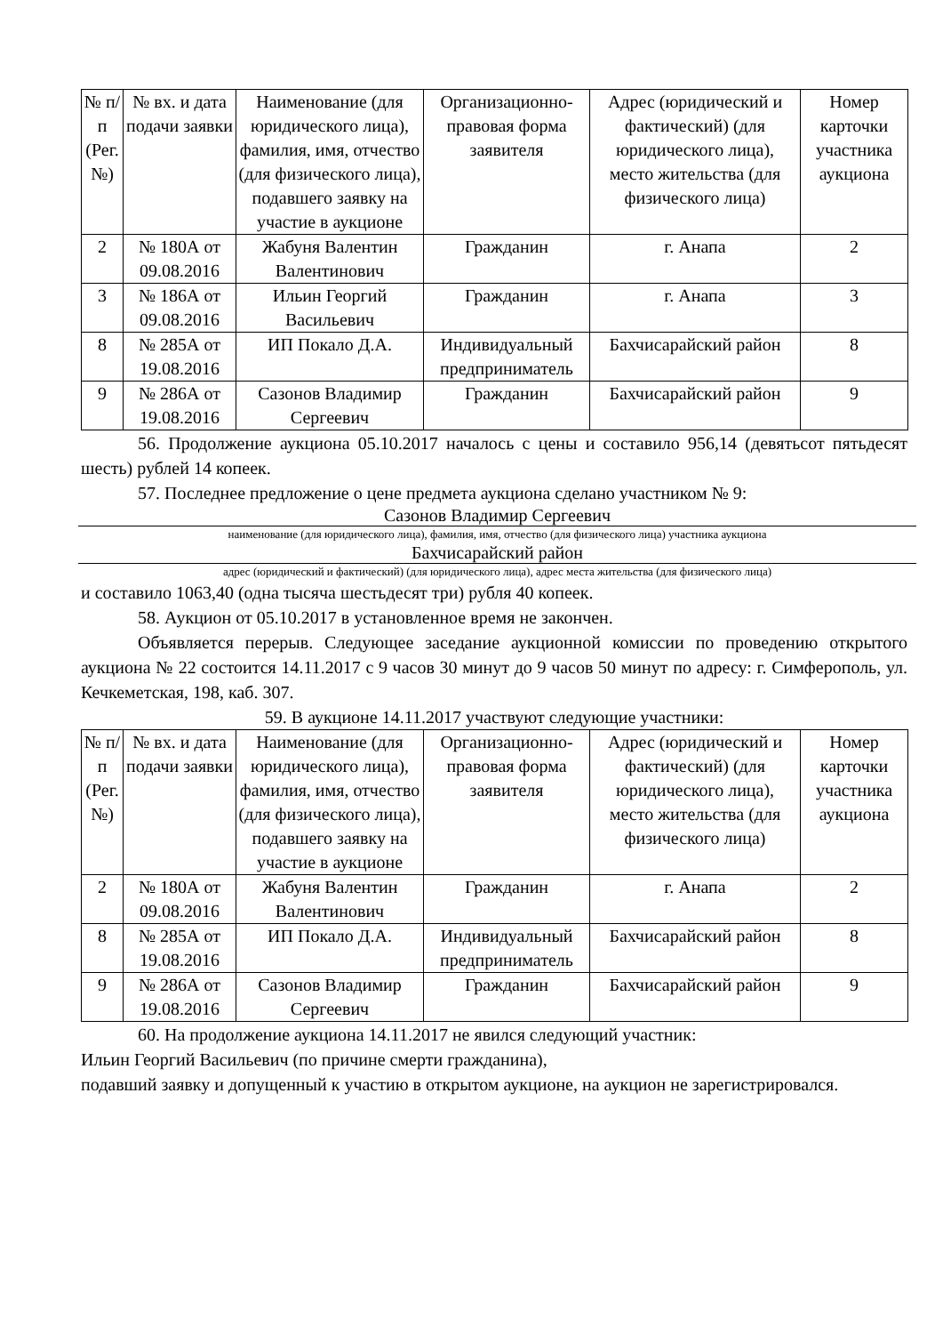| № п/п (Рег. №) | № вх. и дата подачи заявки | Наименование (для юридического лица), фамилия, имя, отчество (для физического лица), подавшего заявку на участие в аукционе | Организационно-правовая форма заявителя | Адрес (юридический и фактический) (для юридического лица), место жительства (для физического лица) | Номер карточки участника аукциона |
| --- | --- | --- | --- | --- | --- |
| 2 | № 180А от 09.08.2016 | Жабуня Валентин Валентинович | Гражданин | г. Анапа | 2 |
| 3 | № 186А от 09.08.2016 | Ильин Георгий Васильевич | Гражданин | г. Анапа | 3 |
| 8 | № 285А от 19.08.2016 | ИП Покало Д.А. | Индивидуальный предприниматель | Бахчисарайский район | 8 |
| 9 | № 286А от 19.08.2016 | Сазонов Владимир Сергеевич | Гражданин | Бахчисарайский район | 9 |
56. Продолжение аукциона 05.10.2017 началось с цены и составило 956,14 (девятьсот пятьдесят шесть) рублей 14 копеек.
57. Последнее предложение о цене предмета аукциона сделано участником № 9:
Сазонов Владимир Сергеевич
наименование (для юридического лица), фамилия, имя, отчество (для физического лица) участника аукциона
Бахчисарайский район
адрес (юридический и фактический) (для юридического лица), адрес места жительства (для физического лица)
и составило 1063,40 (одна тысяча шестьдесят три) рубля 40 копеек.
58. Аукцион от 05.10.2017 в установленное время не закончен.
Объявляется перерыв. Следующее заседание аукционной комиссии по проведению открытого аукциона № 22 состоится 14.11.2017 с 9 часов 30 минут до 9 часов 50 минут по адресу: г. Симферополь, ул. Кечкеметская, 198, каб. 307.
59. В аукционе 14.11.2017 участвуют следующие участники:
| № п/п (Рег. №) | № вх. и дата подачи заявки | Наименование (для юридического лица), фамилия, имя, отчество (для физического лица), подавшего заявку на участие в аукционе | Организационно-правовая форма заявителя | Адрес (юридический и фактический) (для юридического лица), место жительства (для физического лица) | Номер карточки участника аукциона |
| --- | --- | --- | --- | --- | --- |
| 2 | № 180А от 09.08.2016 | Жабуня Валентин Валентинович | Гражданин | г. Анапа | 2 |
| 8 | № 285А от 19.08.2016 | ИП Покало Д.А. | Индивидуальный предприниматель | Бахчисарайский район | 8 |
| 9 | № 286А от 19.08.2016 | Сазонов Владимир Сергеевич | Гражданин | Бахчисарайский район | 9 |
60. На продолжение аукциона 14.11.2017 не явился следующий участник:
Ильин Георгий Васильевич (по причине смерти гражданина),
подавший заявку и допущенный к участию в открытом аукционе, на аукцион не зарегистрировался.